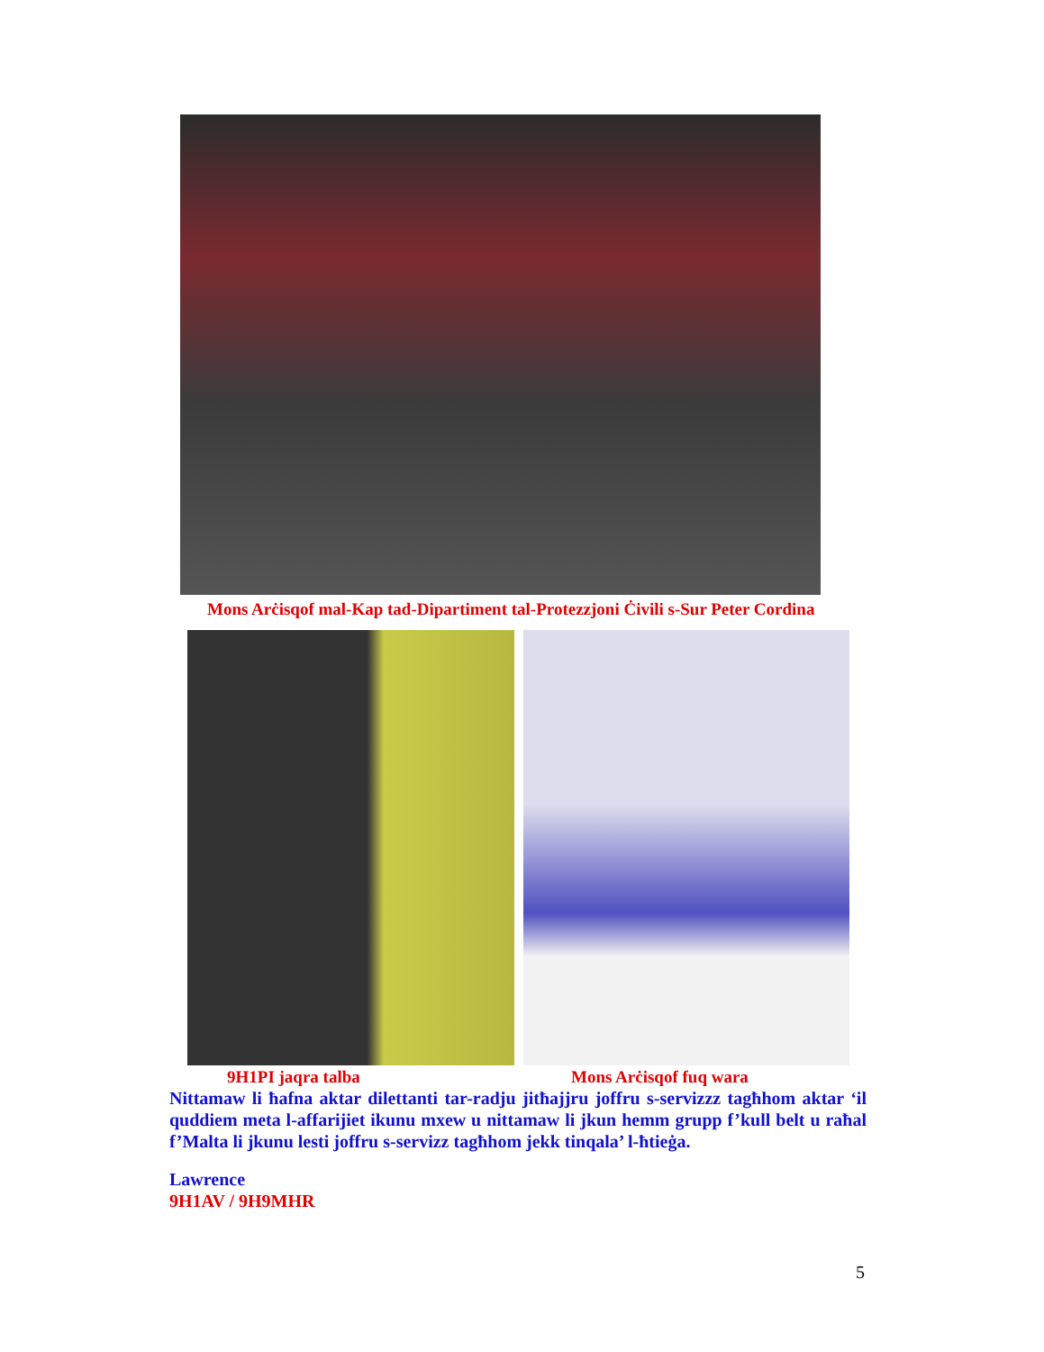Mons Arċisqof mal-Kap tad-Dipartiment tal-Protezzjoni Ċivili s-Sur Peter Cordina
9H1PI jaqra talba Mons Arċisqof fuq wara
Nittamaw li ħafna aktar dilettanti tar-radju jitħajjru joffru s-servizzz tagħhom aktar ‘il quddiem meta l-affarijiet ikunu mxew u nittamaw li jkun hemm grupp f’kull belt u raħal f’Malta li jkunu lesti joffru s-servizz tagħhom jekk tinqala’ l-ħtieġa.
Lawrence
9H1AV / 9H9MHR
5